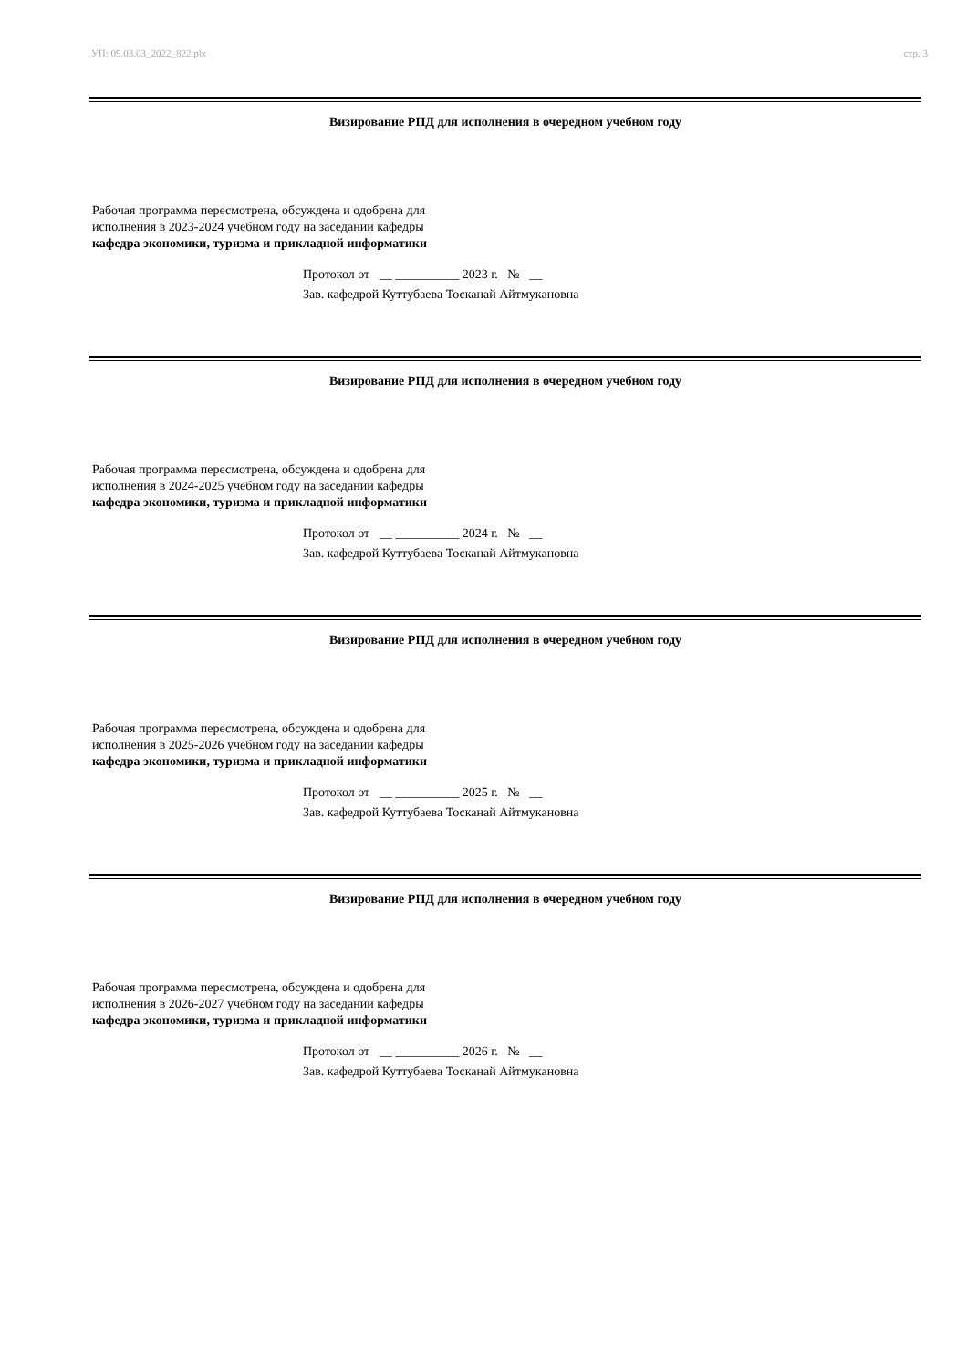УП: 09.03.03_2022_822.plx стр. 3
Визирование РПД для исполнения в очередном учебном году
Рабочая программа пересмотрена, обсуждена и одобрена для
исполнения в 2023-2024 учебном году на заседании кафедры
кафедра экономики, туризма и прикладной информатики
Протокол от __ __________ 2023 г. № __
Зав. кафедрой Куттубаева Тосканай Айтмукановна
Визирование РПД для исполнения в очередном учебном году
Рабочая программа пересмотрена, обсуждена и одобрена для
исполнения в 2024-2025 учебном году на заседании кафедры
кафедра экономики, туризма и прикладной информатики
Протокол от __ __________ 2024 г. № __
Зав. кафедрой Куттубаева Тосканай Айтмукановна
Визирование РПД для исполнения в очередном учебном году
Рабочая программа пересмотрена, обсуждена и одобрена для
исполнения в 2025-2026 учебном году на заседании кафедры
кафедра экономики, туризма и прикладной информатики
Протокол от __ __________ 2025 г. № __
Зав. кафедрой Куттубаева Тосканай Айтмукановна
Визирование РПД для исполнения в очередном учебном году
Рабочая программа пересмотрена, обсуждена и одобрена для
исполнения в 2026-2027 учебном году на заседании кафедры
кафедра экономики, туризма и прикладной информатики
Протокол от __ __________ 2026 г. № __
Зав. кафедрой Куттубаева Тосканай Айтмукановна